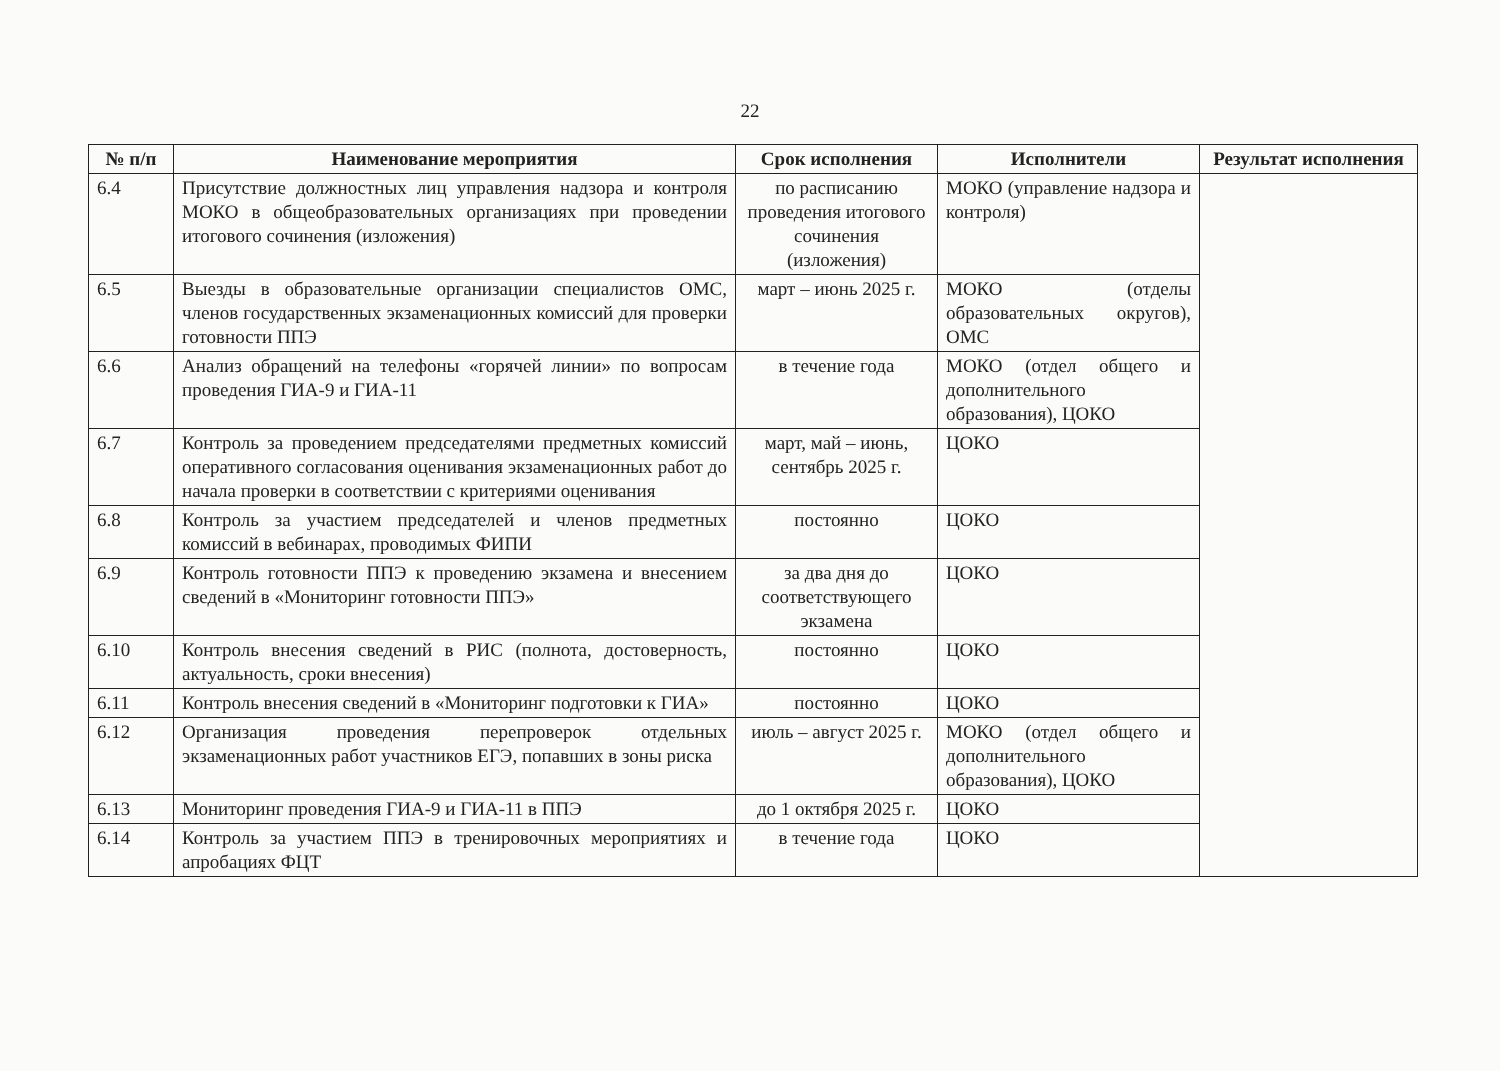22
| № п/п | Наименование мероприятия | Срок исполнения | Исполнители | Результат исполнения |
| --- | --- | --- | --- | --- |
| 6.4 | Присутствие должностных лиц управления надзора и контроля МОКО в общеобразовательных организациях при проведении итогового сочинения (изложения) | по расписанию проведения итогового сочинения (изложения) | МОКО (управление надзора и контроля) | |
| 6.5 | Выезды в образовательные организации специалистов ОМС, членов государственных экзаменационных комиссий для проверки готовности ППЭ | март – июнь 2025 г. | МОКО (отделы образовательных округов), ОМС | |
| 6.6 | Анализ обращений на телефоны «горячей линии» по вопросам проведения ГИА-9 и ГИА-11 | в течение года | МОКО (отдел общего и дополнительного образования), ЦОКО | |
| 6.7 | Контроль за проведением председателями предметных комиссий оперативного согласования оценивания экзаменационных работ до начала проверки в соответствии с критериями оценивания | март, май – июнь, сентябрь 2025 г. | ЦОКО | |
| 6.8 | Контроль за участием председателей и членов предметных комиссий в вебинарах, проводимых ФИПИ | постоянно | ЦОКО | |
| 6.9 | Контроль готовности ППЭ к проведению экзамена и внесением сведений в «Мониторинг готовности ППЭ» | за два дня до соответствующего экзамена | ЦОКО | |
| 6.10 | Контроль внесения сведений в РИС (полнота, достоверность, актуальность, сроки внесения) | постоянно | ЦОКО | |
| 6.11 | Контроль внесения сведений в «Мониторинг подготовки к ГИА» | постоянно | ЦОКО | |
| 6.12 | Организация проведения перепроверок отдельных экзаменационных работ участников ЕГЭ, попавших в зоны риска | июль – август 2025 г. | МОКО (отдел общего и дополнительного образования), ЦОКО | |
| 6.13 | Мониторинг проведения ГИА-9 и ГИА-11 в ППЭ | до 1 октября 2025 г. | ЦОКО | |
| 6.14 | Контроль за участием ППЭ в тренировочных мероприятиях и апробациях ФЦТ | в течение года | ЦОКО | |